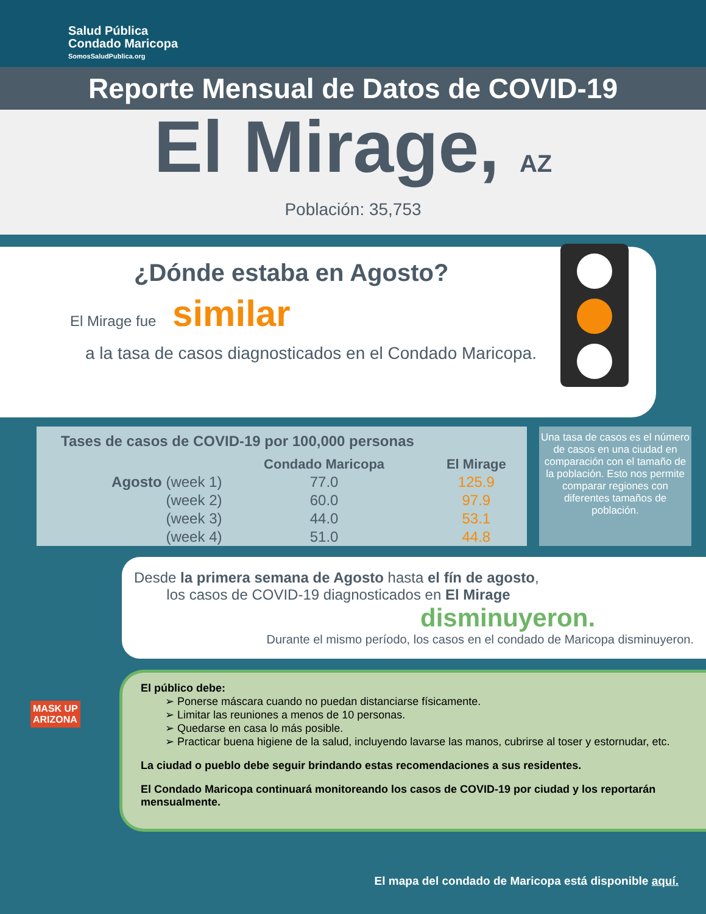Salud Pública
Condado Maricopa
SomosSaludPublica.org
Reporte Mensual de Datos de COVID-19
El Mirage, AZ
Población: 35,753
¿Dónde estaba en Agosto?
El Mirage fue similar
a la tasa de casos diagnosticados en el Condado Maricopa.
| Tases de casos de COVID-19 por 100,000 personas | | |
| --- | --- | --- |
| | Condado Maricopa | El Mirage |
| Agosto (week 1) | 77.0 | 125.9 |
| (week 2) | 60.0 | 97.9 |
| (week 3) | 44.0 | 53.1 |
| (week 4) | 51.0 | 44.8 |
Una tasa de casos es el número de casos en una ciudad en comparación con el tamaño de la población. Esto nos permite comparar regiones con diferentes tamaños de población.
Desde la primera semana de Agosto hasta el fín de agosto,
los casos de COVID-19 diagnosticados en El Mirage
disminuyeron.
Durante el mismo período, los casos en el condado de Maricopa disminuyeron.
El público debe:
➢ Ponerse máscara cuando no puedan distanciarse físicamente.
➢ Limitar las reuniones a menos de 10 personas.
➢ Quedarse en casa lo más posible.
➢ Practicar buena higiene de la salud, incluyendo lavarse las manos, cubrirse al toser y estornudar, etc.
La ciudad o pueblo debe seguir brindando estas recomendaciones a sus residentes.
El Condado Maricopa continuará monitoreando los casos de COVID-19 por ciudad y los reportarán mensualmente.
MASK UP
ARIZONA
El mapa del condado de Maricopa está disponible aquí.